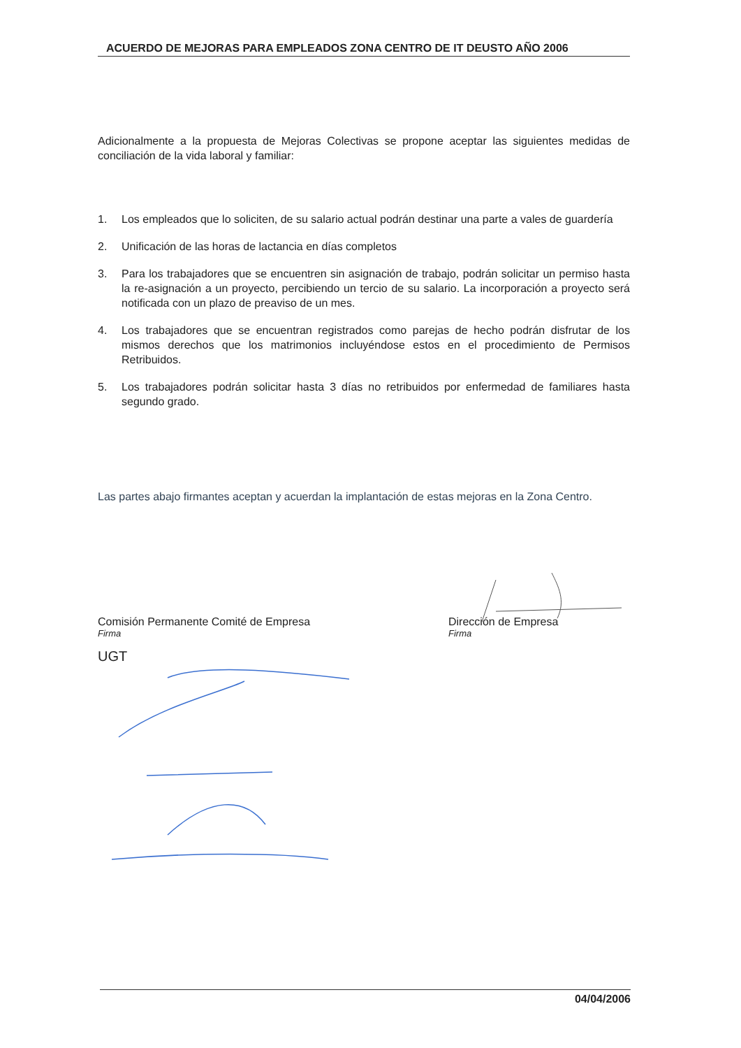ACUERDO DE MEJORAS PARA EMPLEADOS ZONA CENTRO DE IT DEUSTO AÑO 2006
Adicionalmente a la propuesta de Mejoras Colectivas se propone aceptar las siguientes medidas de conciliación de la vida laboral y familiar:
1. Los empleados que lo soliciten, de su salario actual podrán destinar una parte a vales de guardería
2. Unificación de las horas de lactancia en días completos
3. Para los trabajadores que se encuentren sin asignación de trabajo, podrán solicitar un permiso hasta la re-asignación a un proyecto, percibiendo un tercio de su salario. La incorporación a proyecto será notificada con un plazo de preaviso de un mes.
4. Los trabajadores que se encuentran registrados como parejas de hecho podrán disfrutar de los mismos derechos que los matrimonios incluyéndose estos en el procedimiento de Permisos Retribuidos.
5. Los trabajadores podrán solicitar hasta 3 días no retribuidos por enfermedad de familiares hasta segundo grado.
Las partes abajo firmantes aceptan y acuerdan la implantación de estas mejoras en la Zona Centro.
Comisión Permanente Comité de Empresa
Firma
UGT
Dirección de Empresa
Firma
04/04/2006